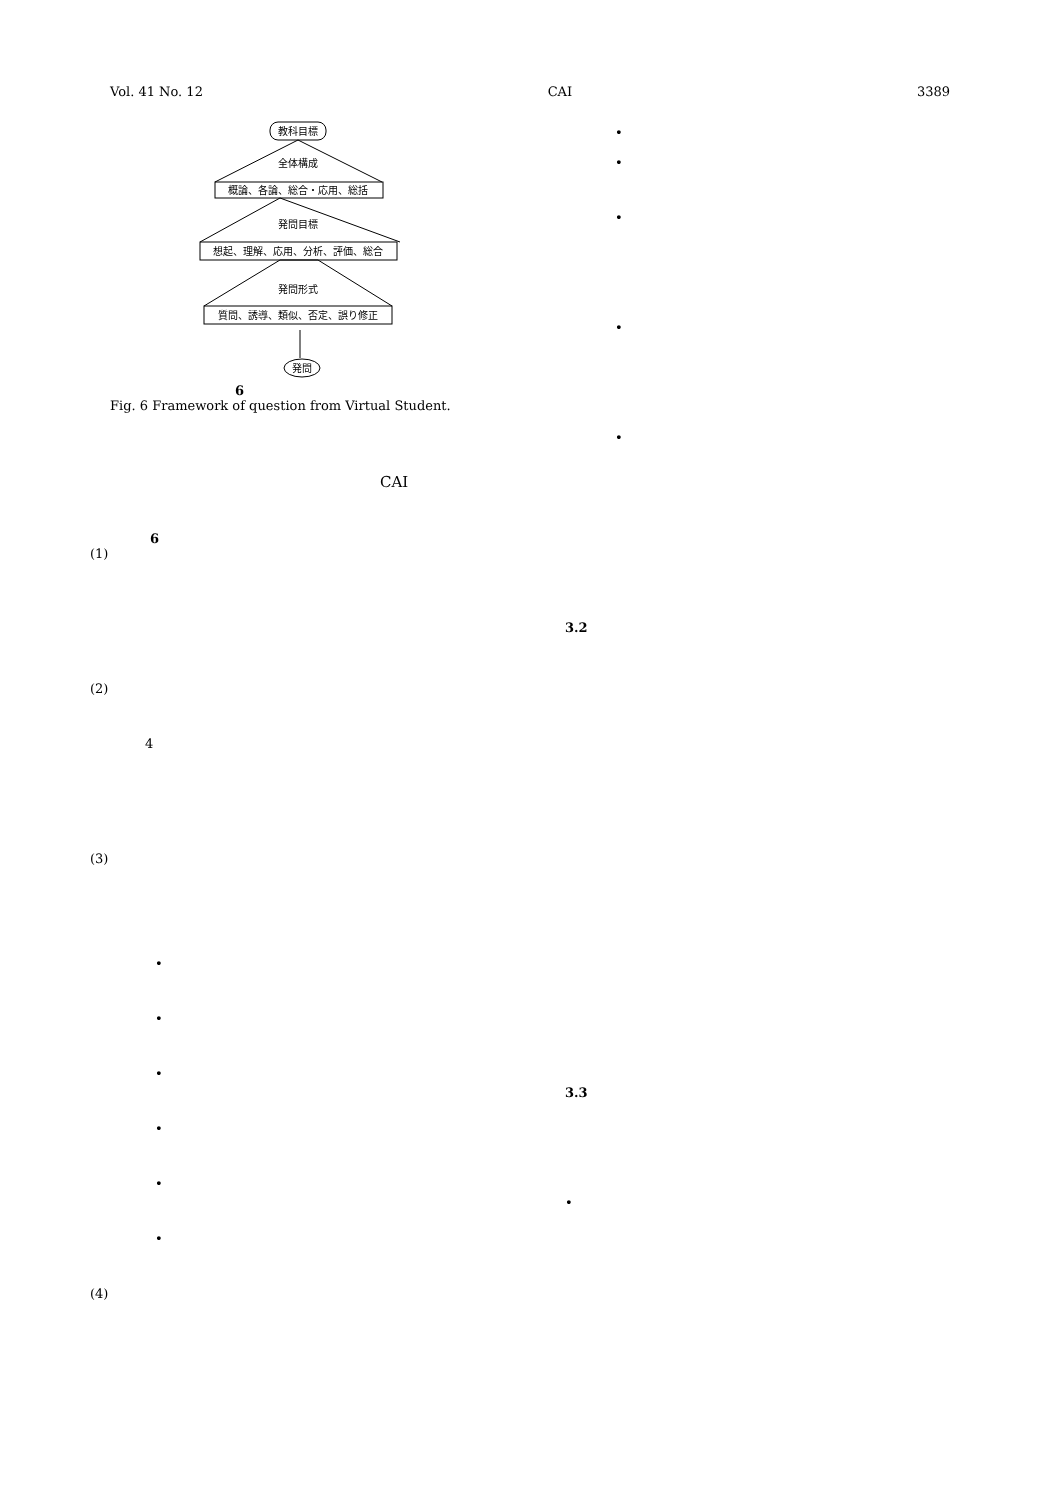Vol. 41 No. 12 CAI 3389
教科目標
全体構成
概論、各論、総合・応用、総括
発問目標
想起、理解、応用、分析、評価、総合
発問形式
質問、誘導、類似、否定、誤り修正
発問
6
Fig. 6 Framework of question from Virtual Student.
CAI
6
(1)
(2)
4
(3)
•
•
•
•
•
•
(4)
•
•
•
•
•
3.2
3.3
•